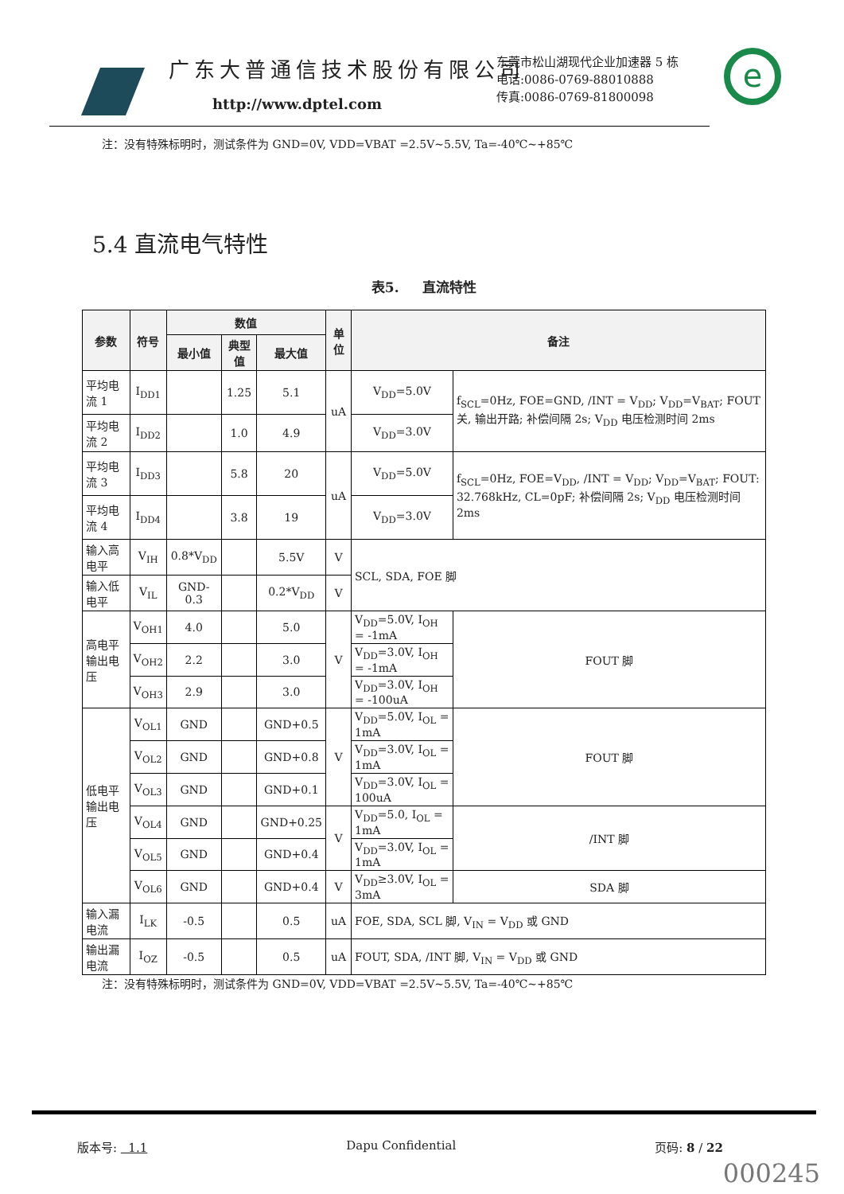广东大普通信技术股份有限公司
http://www.dptel.com
东莞市松山湖现代企业加速器 5 栋
电话:0086-0769-88010888
传真:0086-0769-81800098
e
注：没有特殊标明时，测试条件为 GND=0V, VDD=VBAT =2.5V~5.5V, Ta=-40℃~+85℃
5.4 直流电气特性
表5. 直流特性
| 参数 | 符号 | 数值 | | | 单位 | 备注 | | |
| --- | --- | --- | --- | --- | --- | --- | --- | --- |
| | | 最小值 | 典型值 | 最大值 | | | | |
| 平均电流 1 | I<sub>DD1</sub> | | 1.25 | 5.1 | uA | V<sub>DD</sub>=5.0V | f<sub>SCL</sub>=0Hz, FOE=GND, /INT = V<sub>DD</sub>; V<sub>DD</sub>=V<sub>BAT</sub>; FOUT 关, 输出开路; 补偿间隔 2s; V<sub>DD</sub> 电压检测时间 2ms | |
| 平均电流 2 | I<sub>DD2</sub> | | 1.0 | 4.9 | | V<sub>DD</sub>=3.0V | | |
| 平均电流 3 | I<sub>DD3</sub> | | 5.8 | 20 | uA | V<sub>DD</sub>=5.0V | f<sub>SCL</sub>=0Hz, FOE=V<sub>DD</sub>, /INT = V<sub>DD</sub>; V<sub>DD</sub>=V<sub>BAT</sub>; FOUT: 32.768kHz, CL=0pF; 补偿间隔 2s; V<sub>DD</sub> 电压检测时间 2ms | |
| 平均电流 4 | I<sub>DD4</sub> | | 3.8 | 19 | | V<sub>DD</sub>=3.0V | | |
| 输入高电平 | V<sub>IH</sub> | 0.8*V<sub>DD</sub> | | 5.5V | V | SCL, SDA, FOE 脚 | | |
| 输入低电平 | V<sub>IL</sub> | GND-0.3 | | 0.2*V<sub>DD</sub> | V | | | |
| 高电平输出电压 | V<sub>OH1</sub> | 4.0 | | 5.0 | V | V<sub>DD</sub>=5.0V, I<sub>OH</sub> = -1mA | | FOUT 脚 |
| | V<sub>OH2</sub> | 2.2 | | 3.0 | | V<sub>DD</sub>=3.0V, I<sub>OH</sub> = -1mA | | |
| | V<sub>OH3</sub> | 2.9 | | 3.0 | | V<sub>DD</sub>=3.0V, I<sub>OH</sub> = -100uA | | |
| 低电平输出电压 | V<sub>OL1</sub> | GND | | GND+0.5 | V | V<sub>DD</sub>=5.0V, I<sub>OL</sub> = 1mA | | FOUT 脚 |
| | V<sub>OL2</sub> | GND | | GND+0.8 | | V<sub>DD</sub>=3.0V, I<sub>OL</sub> = 1mA | | |
| | V<sub>OL3</sub> | GND | | GND+0.1 | | V<sub>DD</sub>=3.0V, I<sub>OL</sub> = 100uA | | |
| | V<sub>OL4</sub> | GND | | GND+0.25 | V | V<sub>DD</sub>=5.0, I<sub>OL</sub> = 1mA | | /INT 脚 |
| | V<sub>OL5</sub> | GND | | GND+0.4 | | V<sub>DD</sub>=3.0V, I<sub>OL</sub> = 1mA | | |
| | V<sub>OL6</sub> | GND | | GND+0.4 | V | V<sub>DD</sub>≥3.0V, I<sub>OL</sub> = 3mA | | SDA 脚 |
| 输入漏电流 | I<sub>LK</sub> | -0.5 | | 0.5 | uA | FOE, SDA, SCL 脚, V<sub>IN</sub> = V<sub>DD</sub> 或 GND | | |
| 输出漏电流 | I<sub>OZ</sub> | -0.5 | | 0.5 | uA | FOUT, SDA, /INT 脚, V<sub>IN</sub> = V<sub>DD</sub> 或 GND | | |
注：没有特殊标明时，测试条件为 GND=0V, VDD=VBAT =2.5V~5.5V, Ta=-40℃~+85℃
版本号: 1.1 Dapu Confidential 页码: 8 / 22
000245